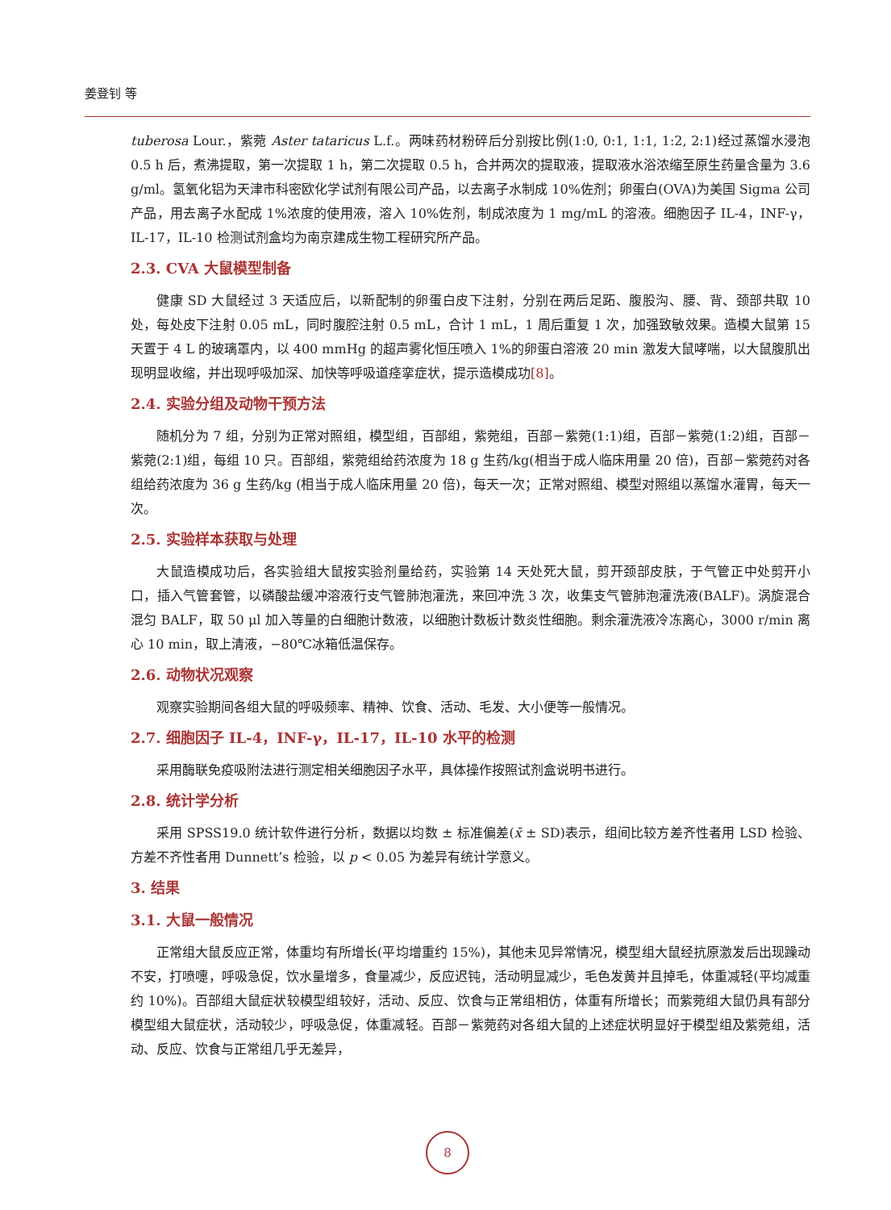姜登钊 等
tuberosa Lour.，紫菀 Aster tataricus L.f.。两味药材粉碎后分别按比例(1:0, 0:1, 1:1, 1:2, 2:1)经过蒸馏水浸泡 0.5 h 后，煮沸提取，第一次提取 1 h，第二次提取 0.5 h，合并两次的提取液，提取液水浴浓缩至原生药量含量为 3.6 g/ml。氢氧化铝为天津市科密欧化学试剂有限公司产品，以去离子水制成 10%佐剂；卵蛋白(OVA)为美国 Sigma 公司产品，用去离子水配成 1%浓度的使用液，溶入 10%佐剂，制成浓度为 1 mg/mL 的溶液。细胞因子 IL-4，INF-γ，IL-17，IL-10 检测试剂盒均为南京建成生物工程研究所产品。
2.3. CVA 大鼠模型制备
健康 SD 大鼠经过 3 天适应后，以新配制的卵蛋白皮下注射，分别在两后足跖、腹股沟、腰、背、颈部共取 10 处，每处皮下注射 0.05 mL，同时腹腔注射 0.5 mL，合计 1 mL，1 周后重复 1 次，加强致敏效果。造模大鼠第 15 天置于 4 L 的玻璃罩内，以 400 mmHg 的超声雾化恒压喷入 1%的卵蛋白溶液 20 min 激发大鼠哮喘，以大鼠腹肌出现明显收缩，并出现呼吸加深、加快等呼吸道痉挛症状，提示造模成功[8]。
2.4. 实验分组及动物干预方法
随机分为 7 组，分别为正常对照组，模型组，百部组，紫菀组，百部－紫菀(1:1)组，百部－紫菀(1:2)组，百部－紫菀(2:1)组，每组 10 只。百部组，紫菀组给药浓度为 18 g 生药/kg(相当于成人临床用量 20 倍)，百部－紫菀药对各组给药浓度为 36 g 生药/kg (相当于成人临床用量 20 倍)，每天一次；正常对照组、模型对照组以蒸馏水灌胃，每天一次。
2.5. 实验样本获取与处理
大鼠造模成功后，各实验组大鼠按实验剂量给药，实验第 14 天处死大鼠，剪开颈部皮肤，于气管正中处剪开小口，插入气管套管，以磷酸盐缓冲溶液行支气管肺泡灌洗，来回冲洗 3 次，收集支气管肺泡灌洗液(BALF)。涡旋混合混匀 BALF，取 50 μl 加入等量的白细胞计数液，以细胞计数板计数炎性细胞。剩余灌洗液冷冻离心，3000 r/min 离心 10 min，取上清液，−80℃冰箱低温保存。
2.6. 动物状况观察
观察实验期间各组大鼠的呼吸频率、精神、饮食、活动、毛发、大小便等一般情况。
2.7. 细胞因子 IL-4，INF-γ，IL-17，IL-10 水平的检测
采用酶联免疫吸附法进行测定相关细胞因子水平，具体操作按照试剂盒说明书进行。
2.8. 统计学分析
采用 SPSS19.0 统计软件进行分析，数据以均数 ± 标准偏差(x̄ ± SD)表示，组间比较方差齐性者用 LSD 检验、方差不齐性者用 Dunnett’s 检验，以 p < 0.05 为差异有统计学意义。
3. 结果
3.1. 大鼠一般情况
正常组大鼠反应正常，体重均有所增长(平均增重约 15%)，其他未见异常情况，模型组大鼠经抗原激发后出现躁动不安，打喷嚏，呼吸急促，饮水量增多，食量减少，反应迟钝，活动明显减少，毛色发黄并且掉毛，体重减轻(平均减重约 10%)。百部组大鼠症状较模型组较好，活动、反应、饮食与正常组相仿，体重有所增长；而紫菀组大鼠仍具有部分模型组大鼠症状，活动较少，呼吸急促，体重减轻。百部－紫菀药对各组大鼠的上述症状明显好于模型组及紫菀组，活动、反应、饮食与正常组几乎无差异，
8